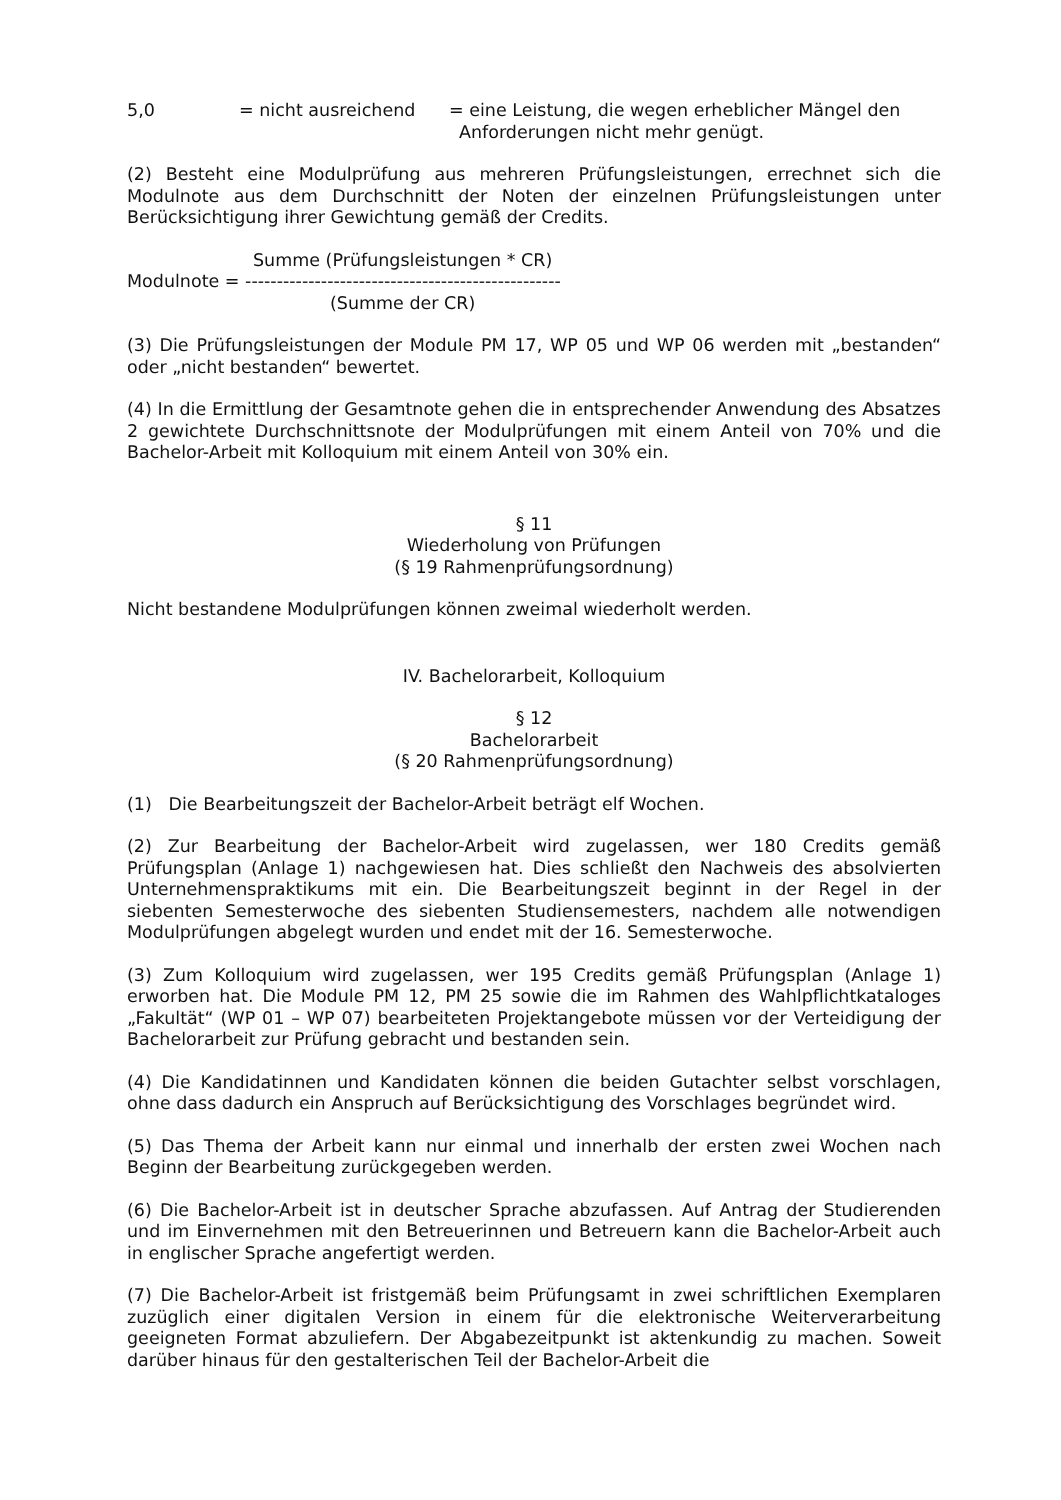5,0 = nicht ausreichend = eine Leistung, die wegen erheblicher Mängel den
Anforderungen nicht mehr genügt.
(2) Besteht eine Modulprüfung aus mehreren Prüfungsleistungen, errechnet sich die Modulnote aus dem Durchschnitt der Noten der einzelnen Prüfungsleistungen unter Berücksichtigung ihrer Gewichtung gemäß der Credits.
Summe (Prüfungsleistungen * CR)
Modulnote = --------------------------------------------------
(Summe der CR)
(3) Die Prüfungsleistungen der Module PM 17, WP 05 und WP 06 werden mit „bestanden“ oder „nicht bestanden“ bewertet.
(4) In die Ermittlung der Gesamtnote gehen die in entsprechender Anwendung des Absatzes 2 gewichtete Durchschnittsnote der Modulprüfungen mit einem Anteil von 70% und die Bachelor-Arbeit mit Kolloquium mit einem Anteil von 30% ein.
§ 11
Wiederholung von Prüfungen
(§ 19 Rahmenprüfungsordnung)
Nicht bestandene Modulprüfungen können zweimal wiederholt werden.
IV. Bachelorarbeit, Kolloquium
§ 12
Bachelorarbeit
(§ 20 Rahmenprüfungsordnung)
(1) Die Bearbeitungszeit der Bachelor-Arbeit beträgt elf Wochen.
(2) Zur Bearbeitung der Bachelor-Arbeit wird zugelassen, wer 180 Credits gemäß Prüfungsplan (Anlage 1) nachgewiesen hat. Dies schließt den Nachweis des absolvierten Unternehmenspraktikums mit ein. Die Bearbeitungszeit beginnt in der Regel in der siebenten Semesterwoche des siebenten Studiensemesters, nachdem alle notwendigen Modulprüfungen abgelegt wurden und endet mit der 16. Semesterwoche.
(3) Zum Kolloquium wird zugelassen, wer 195 Credits gemäß Prüfungsplan (Anlage 1) erworben hat. Die Module PM 12, PM 25 sowie die im Rahmen des Wahlpflichtkataloges „Fakultät“ (WP 01 – WP 07) bearbeiteten Projektangebote müssen vor der Verteidigung der Bachelorarbeit zur Prüfung gebracht und bestanden sein.
(4) Die Kandidatinnen und Kandidaten können die beiden Gutachter selbst vorschlagen, ohne dass dadurch ein Anspruch auf Berücksichtigung des Vorschlages begründet wird.
(5) Das Thema der Arbeit kann nur einmal und innerhalb der ersten zwei Wochen nach Beginn der Bearbeitung zurückgegeben werden.
(6) Die Bachelor-Arbeit ist in deutscher Sprache abzufassen. Auf Antrag der Studierenden und im Einvernehmen mit den Betreuerinnen und Betreuern kann die Bachelor-Arbeit auch in englischer Sprache angefertigt werden.
(7) Die Bachelor-Arbeit ist fristgemäß beim Prüfungsamt in zwei schriftlichen Exemplaren zuzüglich einer digitalen Version in einem für die elektronische Weiterverarbeitung geeigneten Format abzuliefern. Der Abgabezeitpunkt ist aktenkundig zu machen. Soweit darüber hinaus für den gestalterischen Teil der Bachelor-Arbeit die